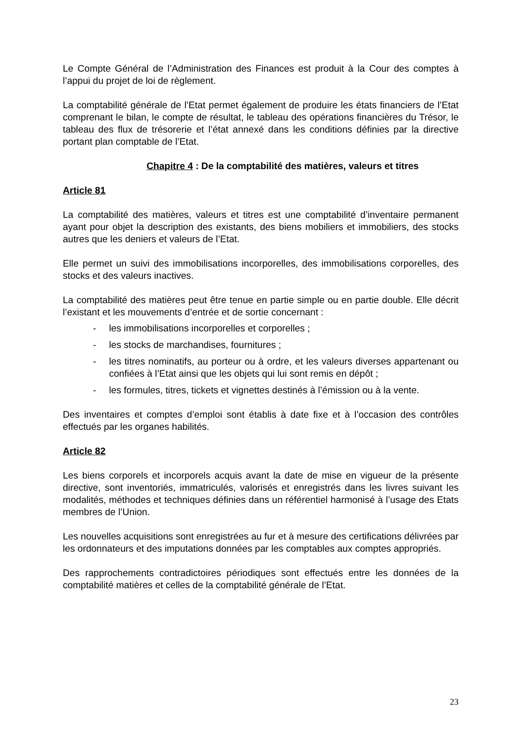Le Compte Général de l’Administration des Finances est produit à la Cour des comptes à l’appui du projet de loi de règlement.
La comptabilité générale de l’Etat permet également de produire les états financiers de l’Etat comprenant le bilan, le compte de résultat, le tableau des opérations financières du Trésor, le tableau des flux de trésorerie et l’état annexé dans les conditions définies par la directive portant plan comptable de l’Etat.
Chapitre 4 : De la comptabilité des matières, valeurs et titres
Article 81
La comptabilité des matières, valeurs et titres est une comptabilité d’inventaire permanent ayant pour objet la description des existants, des biens mobiliers et immobiliers, des stocks autres que les deniers et valeurs de l’Etat.
Elle permet un suivi des immobilisations incorporelles, des immobilisations corporelles, des stocks et des valeurs inactives.
La comptabilité des matières peut être tenue en partie simple ou en partie double. Elle décrit l’existant et les mouvements d’entrée et de sortie concernant :
- les immobilisations incorporelles et corporelles ;
- les stocks de marchandises, fournitures ;
- les titres nominatifs, au porteur ou à ordre, et les valeurs diverses appartenant ou confiées à l’Etat ainsi que les objets qui lui sont remis en dépôt ;
- les formules, titres, tickets et vignettes destinés à l’émission ou à la vente.
Des inventaires et comptes d’emploi sont établis à date fixe et à l’occasion des contrôles effectués par les organes habilités.
Article 82
Les biens corporels et incorporels acquis avant la date de mise en vigueur de la présente directive, sont inventoriés, immatriculés, valorisés et enregistrés dans les livres suivant les modalités, méthodes et techniques définies dans un référentiel harmonisé à l’usage des Etats membres de l’Union.
Les nouvelles acquisitions sont enregistrées au fur et à mesure des certifications délivrées par les ordonnateurs et des imputations données par les comptables aux comptes appropriés.
Des rapprochements contradictoires périodiques sont effectués entre les données de la comptabilité matières et celles de la comptabilité générale de l’Etat.
23